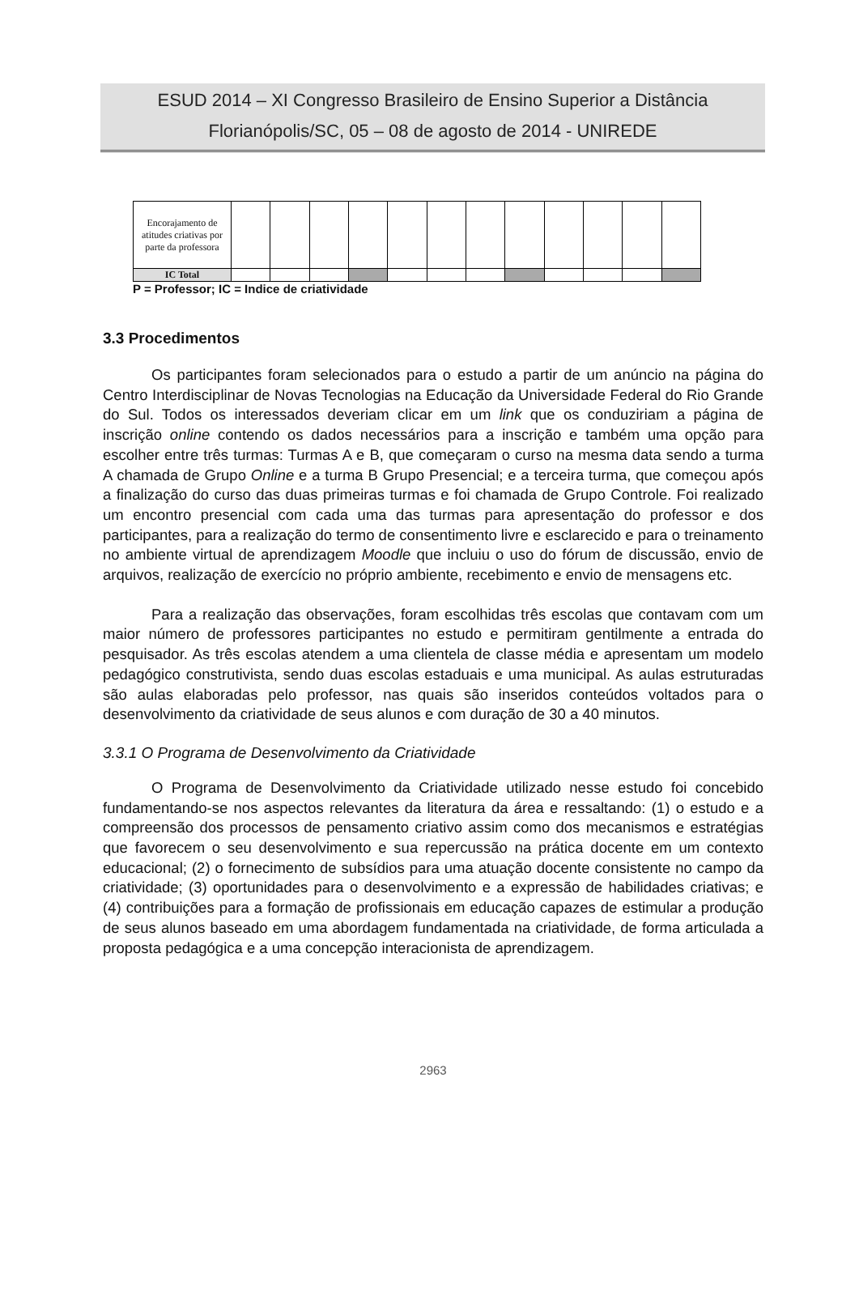ESUD 2014 – XI Congresso Brasileiro de Ensino Superior a Distância
Florianópolis/SC, 05 – 08 de agosto de 2014 - UNIREDE
| Encorajamento de atitudes criativas por parte da professora | | | | | | | | | | | | |
| IC Total | | | | | | | | | | | | |
P = Professor; IC = Indice de criatividade
3.3 Procedimentos
Os participantes foram selecionados para o estudo a partir de um anúncio na página do Centro Interdisciplinar de Novas Tecnologias na Educação da Universidade Federal do Rio Grande do Sul. Todos os interessados deveriam clicar em um link que os conduziriam a página de inscrição online contendo os dados necessários para a inscrição e também uma opção para escolher entre três turmas: Turmas A e B, que começaram o curso na mesma data sendo a turma A chamada de Grupo Online e a turma B Grupo Presencial; e a terceira turma, que começou após a finalização do curso das duas primeiras turmas e foi chamada de Grupo Controle. Foi realizado um encontro presencial com cada uma das turmas para apresentação do professor e dos participantes, para a realização do termo de consentimento livre e esclarecido e para o treinamento no ambiente virtual de aprendizagem Moodle que incluiu o uso do fórum de discussão, envio de arquivos, realização de exercício no próprio ambiente, recebimento e envio de mensagens etc.
Para a realização das observações, foram escolhidas três escolas que contavam com um maior número de professores participantes no estudo e permitiram gentilmente a entrada do pesquisador. As três escolas atendem a uma clientela de classe média e apresentam um modelo pedagógico construtivista, sendo duas escolas estaduais e uma municipal. As aulas estruturadas são aulas elaboradas pelo professor, nas quais são inseridos conteúdos voltados para o desenvolvimento da criatividade de seus alunos e com duração de 30 a 40 minutos.
3.3.1 O Programa de Desenvolvimento da Criatividade
O Programa de Desenvolvimento da Criatividade utilizado nesse estudo foi concebido fundamentando-se nos aspectos relevantes da literatura da área e ressaltando: (1) o estudo e a compreensão dos processos de pensamento criativo assim como dos mecanismos e estratégias que favorecem o seu desenvolvimento e sua repercussão na prática docente em um contexto educacional; (2) o fornecimento de subsídios para uma atuação docente consistente no campo da criatividade; (3) oportunidades para o desenvolvimento e a expressão de habilidades criativas; e (4) contribuições para a formação de profissionais em educação capazes de estimular a produção de seus alunos baseado em uma abordagem fundamentada na criatividade, de forma articulada a proposta pedagógica e a uma concepção interacionista de aprendizagem.
2963